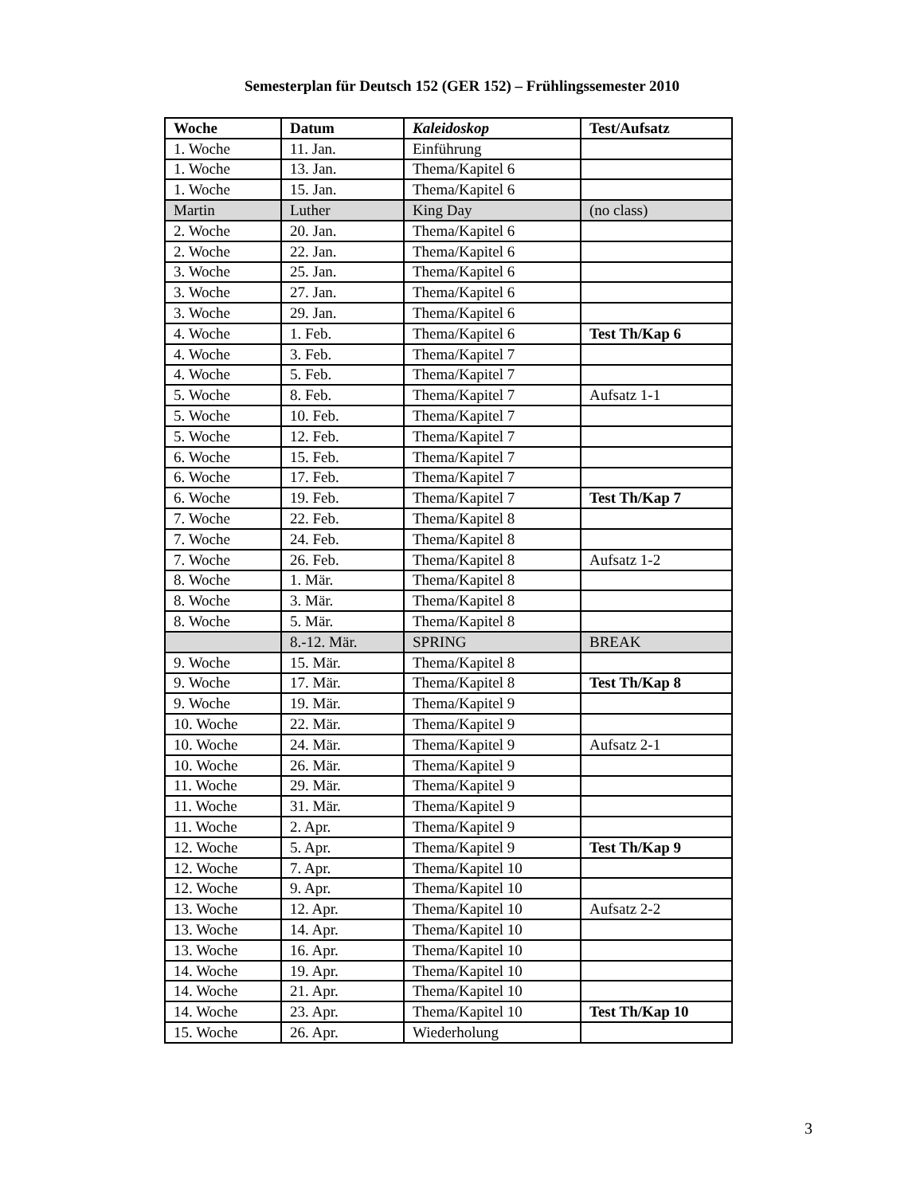Semesterplan für Deutsch 152 (GER 152) – Frühlingssemester 2010
| Woche | Datum | Kaleidoskop | Test/Aufsatz |
| --- | --- | --- | --- |
| 1. Woche | 11. Jan. | Einführung | |
| 1. Woche | 13. Jan. | Thema/Kapitel 6 | |
| 1. Woche | 15. Jan. | Thema/Kapitel 6 | |
| Martin | Luther | King Day | (no class) |
| 2. Woche | 20. Jan. | Thema/Kapitel 6 | |
| 2. Woche | 22. Jan. | Thema/Kapitel 6 | |
| 3. Woche | 25. Jan. | Thema/Kapitel 6 | |
| 3. Woche | 27. Jan. | Thema/Kapitel 6 | |
| 3. Woche | 29. Jan. | Thema/Kapitel 6 | |
| 4. Woche | 1. Feb. | Thema/Kapitel 6 | Test Th/Kap 6 |
| 4. Woche | 3. Feb. | Thema/Kapitel 7 | |
| 4. Woche | 5. Feb. | Thema/Kapitel 7 | |
| 5. Woche | 8. Feb. | Thema/Kapitel 7 | Aufsatz 1-1 |
| 5. Woche | 10. Feb. | Thema/Kapitel 7 | |
| 5. Woche | 12. Feb. | Thema/Kapitel 7 | |
| 6. Woche | 15. Feb. | Thema/Kapitel 7 | |
| 6. Woche | 17. Feb. | Thema/Kapitel 7 | |
| 6. Woche | 19. Feb. | Thema/Kapitel 7 | Test Th/Kap 7 |
| 7. Woche | 22. Feb. | Thema/Kapitel 8 | |
| 7. Woche | 24. Feb. | Thema/Kapitel 8 | |
| 7. Woche | 26. Feb. | Thema/Kapitel 8 | Aufsatz 1-2 |
| 8. Woche | 1. Mär. | Thema/Kapitel 8 | |
| 8. Woche | 3. Mär. | Thema/Kapitel 8 | |
| 8. Woche | 5. Mär. | Thema/Kapitel 8 | |
| | 8.-12. Mär. | SPRING | BREAK |
| 9. Woche | 15. Mär. | Thema/Kapitel 8 | |
| 9. Woche | 17. Mär. | Thema/Kapitel 8 | Test Th/Kap 8 |
| 9. Woche | 19. Mär. | Thema/Kapitel 9 | |
| 10. Woche | 22. Mär. | Thema/Kapitel 9 | |
| 10. Woche | 24. Mär. | Thema/Kapitel 9 | Aufsatz 2-1 |
| 10. Woche | 26. Mär. | Thema/Kapitel 9 | |
| 11. Woche | 29. Mär. | Thema/Kapitel 9 | |
| 11. Woche | 31. Mär. | Thema/Kapitel 9 | |
| 11. Woche | 2. Apr. | Thema/Kapitel 9 | |
| 12. Woche | 5. Apr. | Thema/Kapitel 9 | Test Th/Kap 9 |
| 12. Woche | 7. Apr. | Thema/Kapitel 10 | |
| 12. Woche | 9. Apr. | Thema/Kapitel 10 | |
| 13. Woche | 12. Apr. | Thema/Kapitel 10 | Aufsatz 2-2 |
| 13. Woche | 14. Apr. | Thema/Kapitel 10 | |
| 13. Woche | 16. Apr. | Thema/Kapitel 10 | |
| 14. Woche | 19. Apr. | Thema/Kapitel 10 | |
| 14. Woche | 21. Apr. | Thema/Kapitel 10 | |
| 14. Woche | 23. Apr. | Thema/Kapitel 10 | Test Th/Kap 10 |
| 15. Woche | 26. Apr. | Wiederholung | |
3